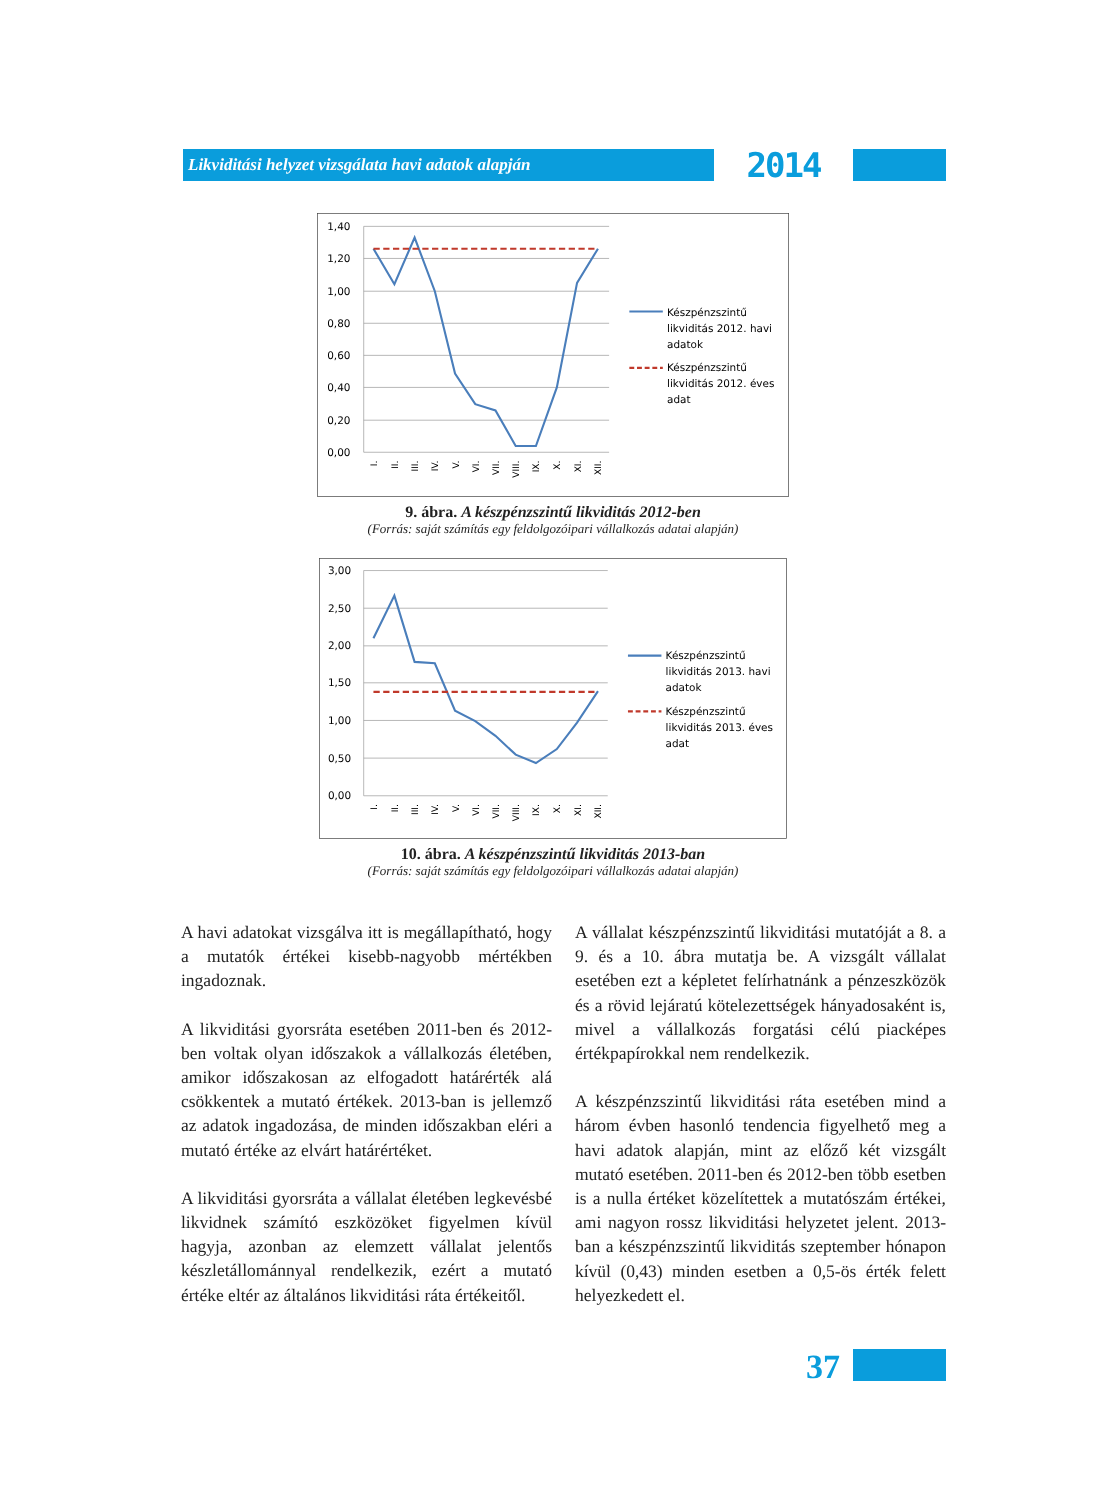Likviditási helyzet vizsgálata havi adatok alapján
2014
1,40
1,20
1,00
0,80
0,60
0,40
0,20
0,00
I.
II.
III.
IV.
V.
VI.
VII.
VIII.
IX.
X.
XI.
XII.
Készpénzszintű
likviditás 2012. havi
adatok
Készpénzszintű
likviditás 2012. éves
adat
9. ábra. A készpénzszintű likviditás 2012-ben
(Forrás: saját számítás egy feldolgozóipari vállalkozás adatai alapján)
3,00
2,50
2,00
1,50
1,00
0,50
0,00
I.
II.
III.
IV.
V.
VI.
VII.
VIII.
IX.
X.
XI.
XII.
Készpénzszintű
likviditás 2013. havi
adatok
Készpénzszintű
likviditás 2013. éves
adat
10. ábra. A készpénzszintű likviditás 2013-ban
(Forrás: saját számítás egy feldolgozóipari vállalkozás adatai alapján)
A havi adatokat vizsgálva itt is megállapítható, hogy a mutatók értékei kisebb-nagyobb mértékben ingadoznak.
A likviditási gyorsráta esetében 2011-ben és 2012-ben voltak olyan időszakok a vállalkozás életében, amikor időszakosan az elfogadott határérték alá csökkentek a mutató értékek. 2013-ban is jellemző az adatok ingadozása, de minden időszakban eléri a mutató értéke az elvárt határértéket.
A likviditási gyorsráta a vállalat életében legkevésbé likvidnek számító eszközöket figyelmen kívül hagyja, azonban az elemzett vállalat jelentős készletállománnyal rendelkezik, ezért a mutató értéke eltér az általános likviditási ráta értékeitől.
A vállalat készpénzszintű likviditási mutatóját a 8. a 9. és a 10. ábra mutatja be. A vizsgált vállalat esetében ezt a képletet felírhatnánk a pénzeszközök és a rövid lejáratú kötelezettségek hányadosaként is, mivel a vállalkozás forgatási célú piacképes értékpapírokkal nem rendelkezik.
A készpénzszintű likviditási ráta esetében mind a három évben hasonló tendencia figyelhető meg a havi adatok alapján, mint az előző két vizsgált mutató esetében. 2011-ben és 2012-ben több esetben is a nulla értéket közelítettek a mutatószám értékei, ami nagyon rossz likviditási helyzetet jelent. 2013-ban a készpénzszintű likviditás szeptember hónapon kívül (0,43) minden esetben a 0,5-ös érték felett helyezkedett el.
37